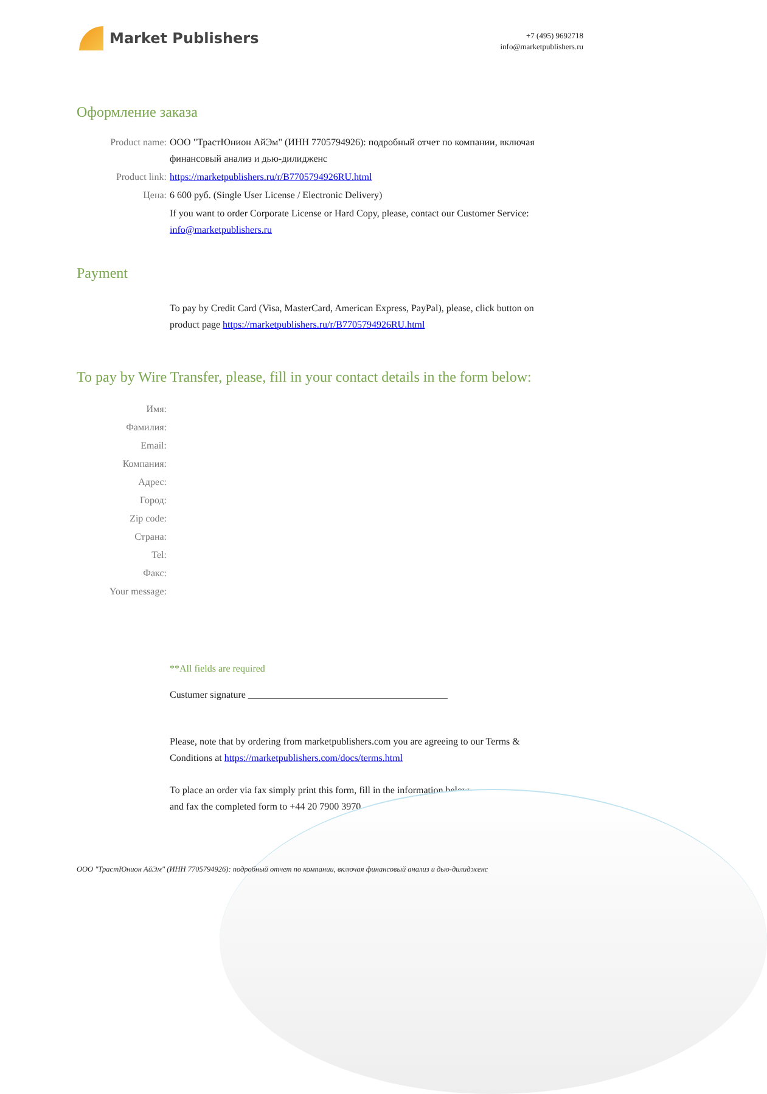Market Publishers
+7 (495) 9692718
info@marketpublishers.ru
Оформление заказа
Product name: ООО "ТрастЮнион АйЭм" (ИНН 7705794926): подробный отчет по компании, включая финансовый анализ и дью-дилидженс
Product link: https://marketpublishers.ru/r/B7705794926RU.html
Цена: 6 600 руб. (Single User License / Electronic Delivery)
If you want to order Corporate License or Hard Copy, please, contact our Customer Service:
info@marketpublishers.ru
Payment
To pay by Credit Card (Visa, MasterCard, American Express, PayPal), please, click button on product page https://marketpublishers.ru/r/B7705794926RU.html
To pay by Wire Transfer, please, fill in your contact details in the form below:
Имя:
Фамилия:
Email:
Компания:
Адрес:
Город:
Zip code:
Страна:
Tel:
Факс:
Your message:
**All fields are required
Custumer signature _________________________________________
Please, note that by ordering from marketpublishers.com you are agreeing to our Terms & Conditions at https://marketpublishers.com/docs/terms.html
To place an order via fax simply print this form, fill in the information below
and fax the completed form to +44 20 7900 3970
ООО "ТрастЮнион АйЭм" (ИНН 7705794926): подробный отчет по компании, включая финансовый анализ и дью-дилидженс